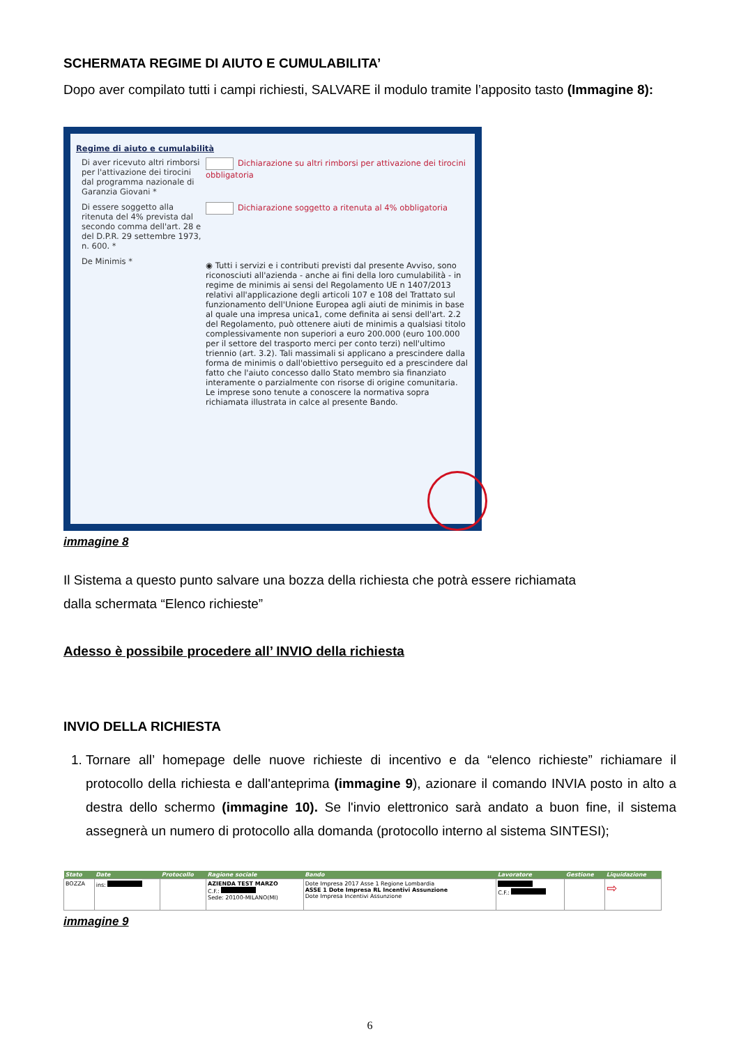SCHERMATA REGIME DI AIUTO E CUMULABILITA’
Dopo aver compilato tutti i campi richiesti, SALVARE il modulo tramite l’apposito tasto (Immagine 8):
Regime di aiuto e cumulabilità
Di aver ricevuto altri rimborsi per l'attivazione dei tirocini dal programma nazionale di Garanzia Giovani *
Dichiarazione su altri rimborsi per attivazione dei tirocini obbligatoria
Di essere soggetto alla ritenuta del 4% prevista dal secondo comma dell'art. 28 e del D.P.R. 29 settembre 1973, n. 600. *
Dichiarazione soggetto a ritenuta al 4% obbligatoria
De Minimis *
◉ Tutti i servizi e i contributi previsti dal presente Avviso, sono riconosciuti all'azienda - anche ai fini della loro cumulabilità - in regime de minimis ai sensi del Regolamento UE n 1407/2013 relativi all'applicazione degli articoli 107 e 108 del Trattato sul funzionamento dell'Unione Europea agli aiuti de minimis in base al quale una impresa unica1, come definita ai sensi dell'art. 2.2 del Regolamento, può ottenere aiuti de minimis a qualsiasi titolo complessivamente non superiori a euro 200.000 (euro 100.000 per il settore del trasporto merci per conto terzi) nell'ultimo triennio (art. 3.2). Tali massimali si applicano a prescindere dalla forma de minimis o dall'obiettivo perseguito ed a prescindere dal fatto che l'aiuto concesso dallo Stato membro sia finanziato interamente o parzialmente con risorse di origine comunitaria. Le imprese sono tenute a conoscere la normativa sopra richiamata illustrata in calce al presente Bando.
immagine 8
Il Sistema a questo punto salvare una bozza della richiesta che potrà essere richiamata
dalla schermata “Elenco richieste”
Adesso è possibile procedere all’ INVIO della richiesta
INVIO DELLA RICHIESTA
1. Tornare all’ homepage delle nuove richieste di incentivo e da “elenco richieste” richiamare il protocollo della richiesta e dall'anteprima (immagine 9), azionare il comando INVIA posto in alto a destra dello schermo (immagine 10). Se l'invio elettronico sarà andato a buon fine, il sistema assegnerà un numero di protocollo alla domanda (protocollo interno al sistema SINTESI);
| Stato | Date | Protocollo | Ragione sociale | Bando | Lavoratore | Gestione | Liquidazione |
| --- | --- | --- | --- | --- | --- | --- | --- |
| BOZZA | ins: | | AZIENDA TEST MARZO C.F.: Sede: 20100-MILANO(MI) | Dote Impresa 2017 Asse 1 Regione Lombardia ASSE 1 Dote Impresa RL Incentivi Assunzione Dote Impresa Incentivi Assunzione | C.F.: | | ⇨ |
immagine 9
6